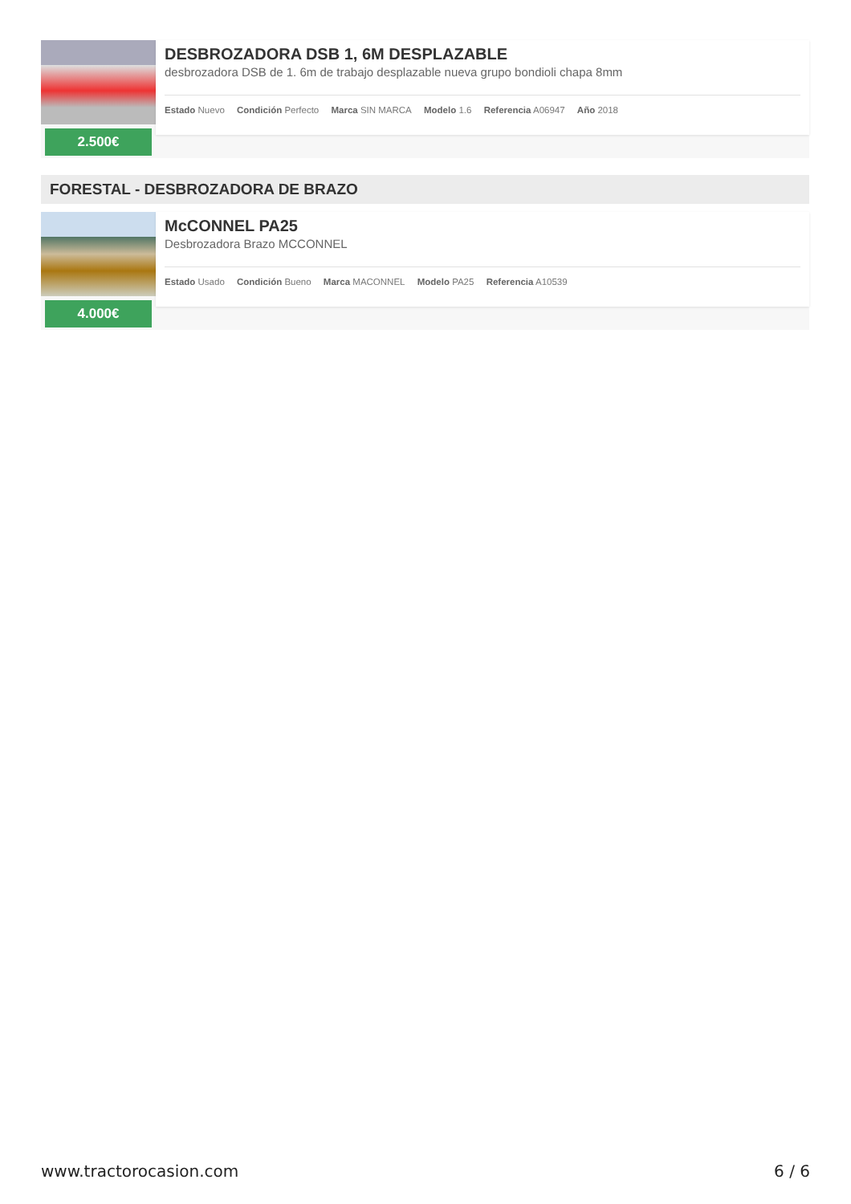2.500€
DESBROZADORA DSB 1, 6M DESPLAZABLE
desbrozadora DSB de 1. 6m de trabajo desplazable nueva grupo bondioli chapa 8mm
Estado Nuevo Condición Perfecto Marca SIN MARCA Modelo 1.6 Referencia A06947 Año 2018
FORESTAL - DESBROZADORA DE BRAZO
4.000€
McCONNEL PA25
Desbrozadora Brazo MCCONNEL
Estado Usado Condición Bueno Marca MACONNEL Modelo PA25 Referencia A10539
www.tractorocasion.com 6 / 6